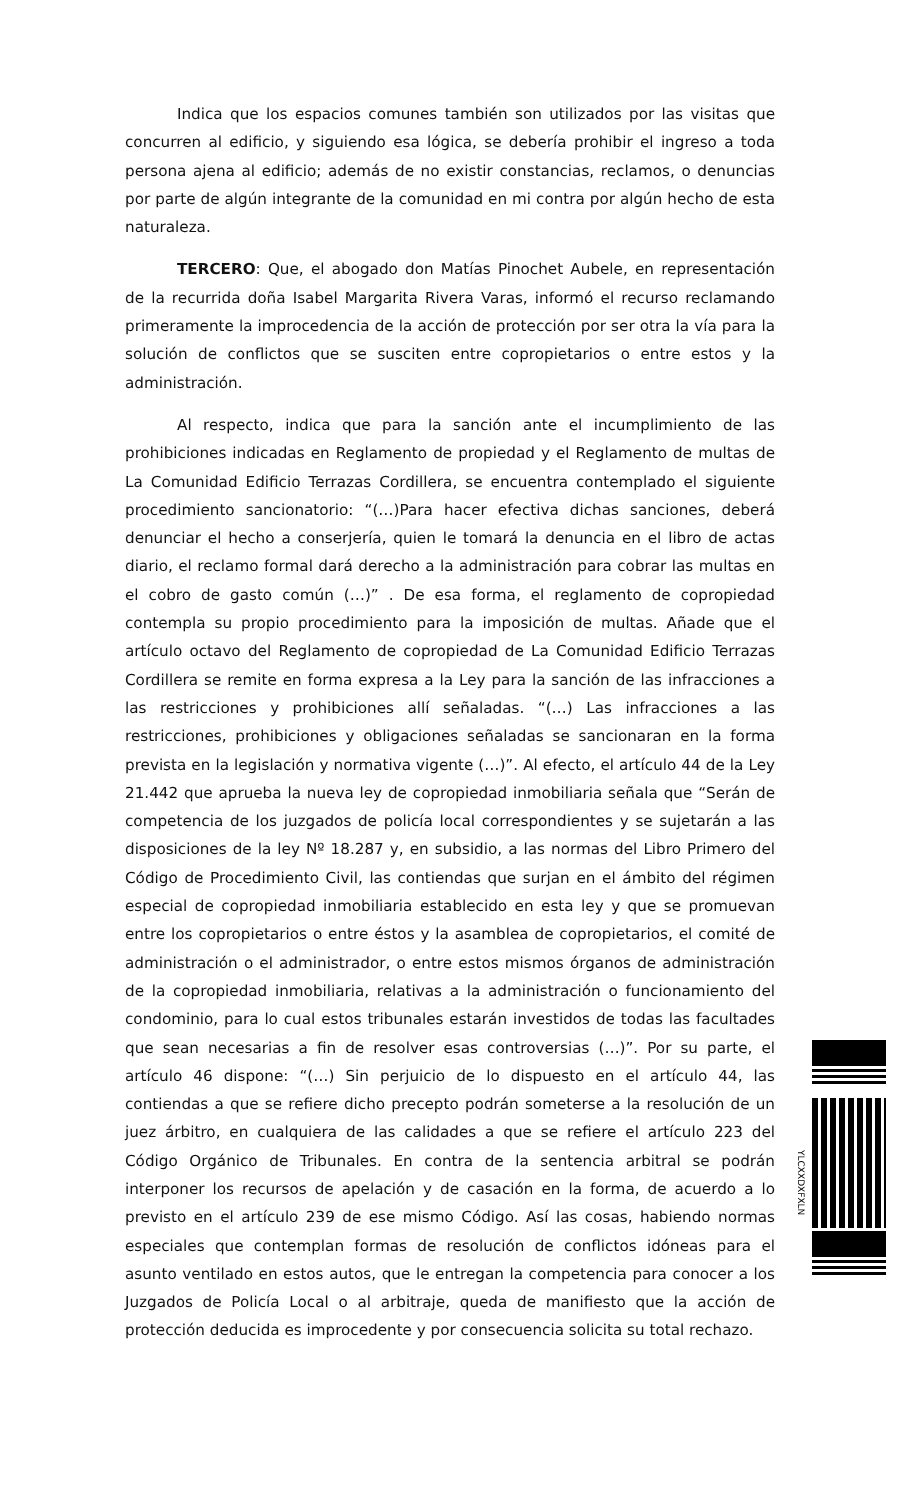Indica que los espacios comunes también son utilizados por las visitas que concurren al edificio, y siguiendo esa lógica, se debería prohibir el ingreso a toda persona ajena al edificio; además de no existir constancias, reclamos, o denuncias por parte de algún integrante de la comunidad en mi contra por algún hecho de esta naturaleza.
TERCERO: Que, el abogado don Matías Pinochet Aubele, en representación de la recurrida doña Isabel Margarita Rivera Varas, informó el recurso reclamando primeramente la improcedencia de la acción de protección por ser otra la vía para la solución de conflictos que se susciten entre copropietarios o entre estos y la administración.
Al respecto, indica que para la sanción ante el incumplimiento de las prohibiciones indicadas en Reglamento de propiedad y el Reglamento de multas de La Comunidad Edificio Terrazas Cordillera, se encuentra contemplado el siguiente procedimiento sancionatorio: “(…)Para hacer efectiva dichas sanciones, deberá denunciar el hecho a conserjería, quien le tomará la denuncia en el libro de actas diario, el reclamo formal dará derecho a la administración para cobrar las multas en el cobro de gasto común (…)” . De esa forma, el reglamento de copropiedad contempla su propio procedimiento para la imposición de multas. Añade que el artículo octavo del Reglamento de copropiedad de La Comunidad Edificio Terrazas Cordillera se remite en forma expresa a la Ley para la sanción de las infracciones a las restricciones y prohibiciones allí señaladas. “(…) Las infracciones a las restricciones, prohibiciones y obligaciones señaladas se sancionaran en la forma prevista en la legislación y normativa vigente (…)”. Al efecto, el artículo 44 de la Ley 21.442 que aprueba la nueva ley de copropiedad inmobiliaria señala que “Serán de competencia de los juzgados de policía local correspondientes y se sujetarán a las disposiciones de la ley Nº 18.287 y, en subsidio, a las normas del Libro Primero del Código de Procedimiento Civil, las contiendas que surjan en el ámbito del régimen especial de copropiedad inmobiliaria establecido en esta ley y que se promuevan entre los copropietarios o entre éstos y la asamblea de copropietarios, el comité de administración o el administrador, o entre estos mismos órganos de administración de la copropiedad inmobiliaria, relativas a la administración o funcionamiento del condominio, para lo cual estos tribunales estarán investidos de todas las facultades que sean necesarias a fin de resolver esas controversias (…)”. Por su parte, el artículo 46 dispone: “(…) Sin perjuicio de lo dispuesto en el artículo 44, las contiendas a que se refiere dicho precepto podrán someterse a la resolución de un juez árbitro, en cualquiera de las calidades a que se refiere el artículo 223 del Código Orgánico de Tribunales. En contra de la sentencia arbitral se podrán interponer los recursos de apelación y de casación en la forma, de acuerdo a lo previsto en el artículo 239 de ese mismo Código. Así las cosas, habiendo normas especiales que contemplan formas de resolución de conflictos idóneas para el asunto ventilado en estos autos, que le entregan la competencia para conocer a los Juzgados de Policía Local o al arbitraje, queda de manifiesto que la acción de protección deducida es improcedente y por consecuencia solicita su total rechazo.
YLCXXDXFXLN